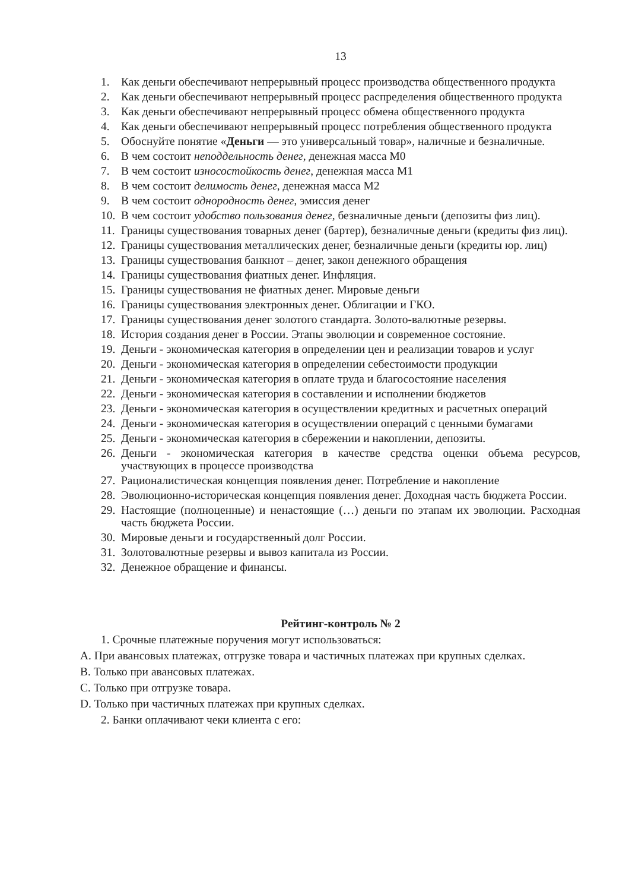13
1. Как деньги обеспечивают непрерывный процесс производства общественного продукта
2. Как деньги обеспечивают непрерывный процесс распределения общественного продукта
3. Как деньги обеспечивают непрерывный процесс обмена общественного продукта
4. Как деньги обеспечивают непрерывный процесс потребления общественного продукта
5. Обоснуйте понятие «Деньги — это универсальный товар», наличные и безналичные.
6. В чем состоит неподдельность денег, денежная масса М0
7. В чем состоит износостойкость денег, денежная масса М1
8. В чем состоит делимость денег, денежная масса М2
9. В чем состоит однородность денег, эмиссия денег
10. В чем состоит удобство пользования денег, безналичные деньги (депозиты физ лиц).
11. Границы существования товарных денег (бартер), безналичные деньги (кредиты физ лиц).
12. Границы существования металлических денег, безналичные деньги (кредиты юр. лиц)
13. Границы существования банкнот – денег, закон денежного обращения
14. Границы существования фиатных денег. Инфляция.
15. Границы существования не фиатных денег. Мировые деньги
16. Границы существования электронных денег. Облигации и ГКО.
17. Границы существования денег золотого стандарта. Золото-валютные резервы.
18. История создания денег в России. Этапы эволюции и современное состояние.
19. Деньги - экономическая категория в определении цен и реализации товаров и услуг
20. Деньги - экономическая категория в определении себестоимости продукции
21. Деньги - экономическая категория в оплате труда и благосостояние населения
22. Деньги - экономическая категория в составлении и исполнении бюджетов
23. Деньги - экономическая категория в осуществлении кредитных и расчетных операций
24. Деньги - экономическая категория в осуществлении операций с ценными бумагами
25. Деньги - экономическая категория в сбережении и накоплении, депозиты.
26. Деньги - экономическая категория в качестве средства оценки объема ресурсов, участвующих в процессе производства
27. Рационалистическая концепция появления денег. Потребление и накопление
28. Эволюционно-историческая концепция появления денег. Доходная часть бюджета России.
29. Настоящие (полноценные) и ненастоящие (…) деньги по этапам их эволюции. Расходная часть бюджета России.
30. Мировые деньги и государственный долг России.
31. Золотовалютные резервы и вывоз капитала из России.
32. Денежное обращение и финансы.
Рейтинг-контроль № 2
1. Срочные платежные поручения могут использоваться:
A. При авансовых платежах, отгрузке товара и частичных платежах при крупных сделках.
B. Только при авансовых платежах.
C. Только при отгрузке товара.
D. Только при частичных платежах при крупных сделках.
2. Банки оплачивают чеки клиента с его: